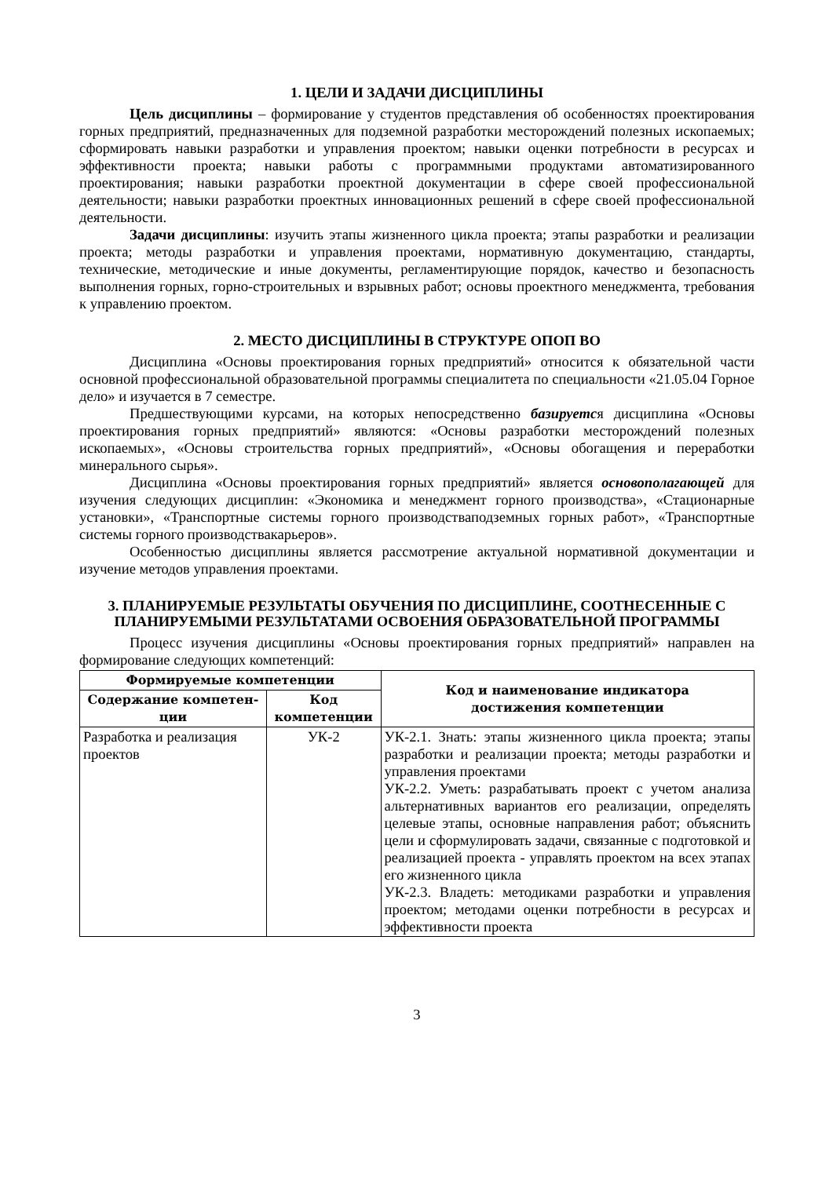1. ЦЕЛИ И ЗАДАЧИ ДИСЦИПЛИНЫ
Цель дисциплины – формирование у студентов представления об особенностях проектирования горных предприятий, предназначенных для подземной разработки месторождений полезных ископаемых; сформировать навыки разработки и управления проектом; навыки оценки потребности в ресурсах и эффективности проекта; навыки работы с программными продуктами автоматизированного проектирования; навыки разработки проектной документации в сфере своей профессиональной деятельности; навыки разработки проектных инновационных решений в сфере своей профессиональной деятельности.
Задачи дисциплины: изучить этапы жизненного цикла проекта; этапы разработки и реализации проекта; методы разработки и управления проектами, нормативную документацию, стандарты, технические, методические и иные документы, регламентирующие порядок, качество и безопасность выполнения горных, горно-строительных и взрывных работ; основы проектного менеджмента, требования к управлению проектом.
2. МЕСТО ДИСЦИПЛИНЫ В СТРУКТУРЕ ОПОП ВО
Дисциплина «Основы проектирования горных предприятий» относится к обязательной части основной профессиональной образовательной программы специалитета по специальности «21.05.04 Горное дело» и изучается в 7 семестре.
Предшествующими курсами, на которых непосредственно базируется дисциплина «Основы проектирования горных предприятий» являются: «Основы разработки месторождений полезных ископаемых», «Основы строительства горных предприятий», «Основы обогащения и переработки минерального сырья».
Дисциплина «Основы проектирования горных предприятий» является основополагающей для изучения следующих дисциплин: «Экономика и менеджмент горного производства», «Стационарные установки», «Транспортные системы горного производстваподземных горных работ», «Транспортные системы горного производствакарьеров».
Особенностью дисциплины является рассмотрение актуальной нормативной документации и изучение методов управления проектами.
3. ПЛАНИРУЕМЫЕ РЕЗУЛЬТАТЫ ОБУЧЕНИЯ ПО ДИСЦИПЛИНЕ, СООТНЕСЕННЫЕ С ПЛАНИРУЕМЫМИ РЕЗУЛЬТАТАМИ ОСВОЕНИЯ ОБРАЗОВАТЕЛЬНОЙ ПРОГРАММЫ
Процесс изучения дисциплины «Основы проектирования горных предприятий» направлен на формирование следующих компетенций:
| Формируемые компетенции | | Код и наименование индикатора достижения компетенции |
| --- | --- | --- |
| Содержание компетен-ции | Код компетенции | |
| Разработка и реализация проектов | УК-2 | УК-2.1. Знать: этапы жизненного цикла проекта; этапы разработки и реализации проекта; методы разработки и управления проектами УК-2.2. Уметь: разрабатывать проект с учетом анализа альтернативных вариантов его реализации, определять целевые этапы, основные направления работ; объяснить цели и сформулировать задачи, связанные с подготовкой и реализацией проекта - управлять проектом на всех этапах его жизненного цикла УК-2.3. Владеть: методиками разработки и управления проектом; методами оценки потребности в ресурсах и эффективности проекта |
3